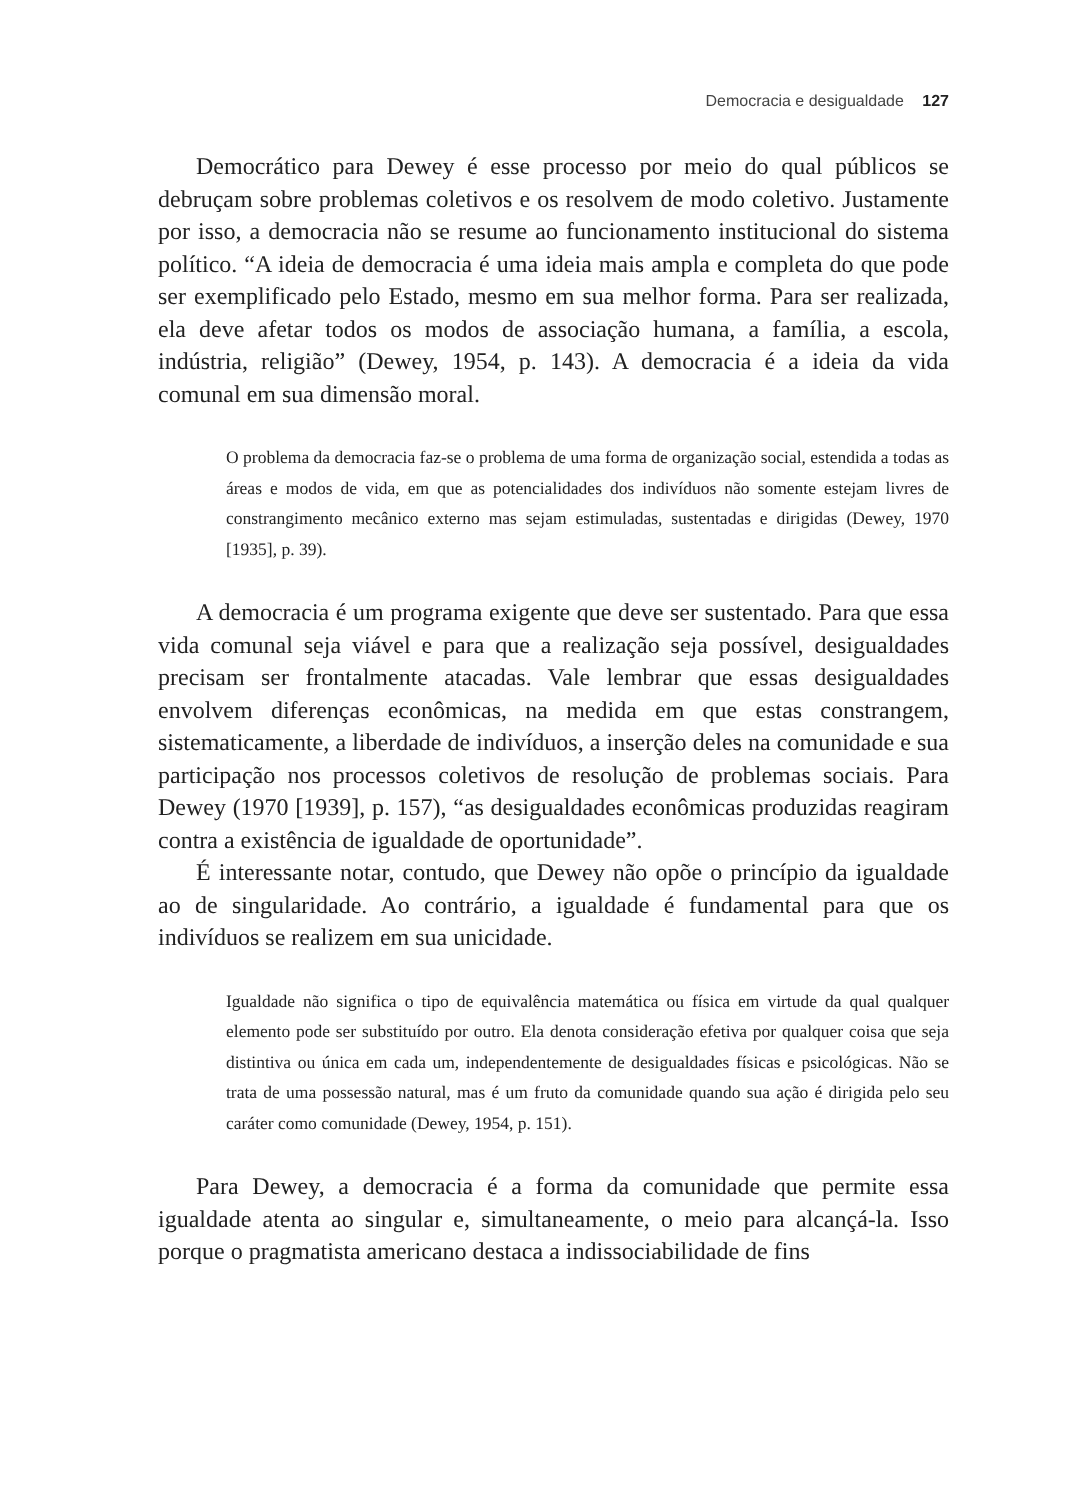Democracia e desigualdade 127
Democrático para Dewey é esse processo por meio do qual públicos se debruçam sobre problemas coletivos e os resolvem de modo coletivo. Justamente por isso, a democracia não se resume ao funcionamento institucional do sistema político. “A ideia de democracia é uma ideia mais ampla e completa do que pode ser exemplificado pelo Estado, mesmo em sua melhor forma. Para ser realizada, ela deve afetar todos os modos de associação humana, a família, a escola, indústria, religião” (Dewey, 1954, p. 143). A democracia é a ideia da vida comunal em sua dimensão moral.
O problema da democracia faz-se o problema de uma forma de organização social, estendida a todas as áreas e modos de vida, em que as potencialidades dos indivíduos não somente estejam livres de constrangimento mecânico externo mas sejam estimuladas, sustentadas e dirigidas (Dewey, 1970 [1935], p. 39).
A democracia é um programa exigente que deve ser sustentado. Para que essa vida comunal seja viável e para que a realização seja possível, desigualdades precisam ser frontalmente atacadas. Vale lembrar que essas desigualdades envolvem diferenças econômicas, na medida em que estas constrangem, sistematicamente, a liberdade de indivíduos, a inserção deles na comunidade e sua participação nos processos coletivos de resolução de problemas sociais. Para Dewey (1970 [1939], p. 157), “as desigualdades econômicas produzidas reagiram contra a existência de igualdade de oportunidade”.
É interessante notar, contudo, que Dewey não opõe o princípio da igualdade ao de singularidade. Ao contrário, a igualdade é fundamental para que os indivíduos se realizem em sua unicidade.
Igualdade não significa o tipo de equivalência matemática ou física em virtude da qual qualquer elemento pode ser substituído por outro. Ela denota consideração efetiva por qualquer coisa que seja distintiva ou única em cada um, independentemente de desigualdades físicas e psicológicas. Não se trata de uma possessão natural, mas é um fruto da comunidade quando sua ação é dirigida pelo seu caráter como comunidade (Dewey, 1954, p. 151).
Para Dewey, a democracia é a forma da comunidade que permite essa igualdade atenta ao singular e, simultaneamente, o meio para alcançá-la. Isso porque o pragmatista americano destaca a indissociabilidade de fins